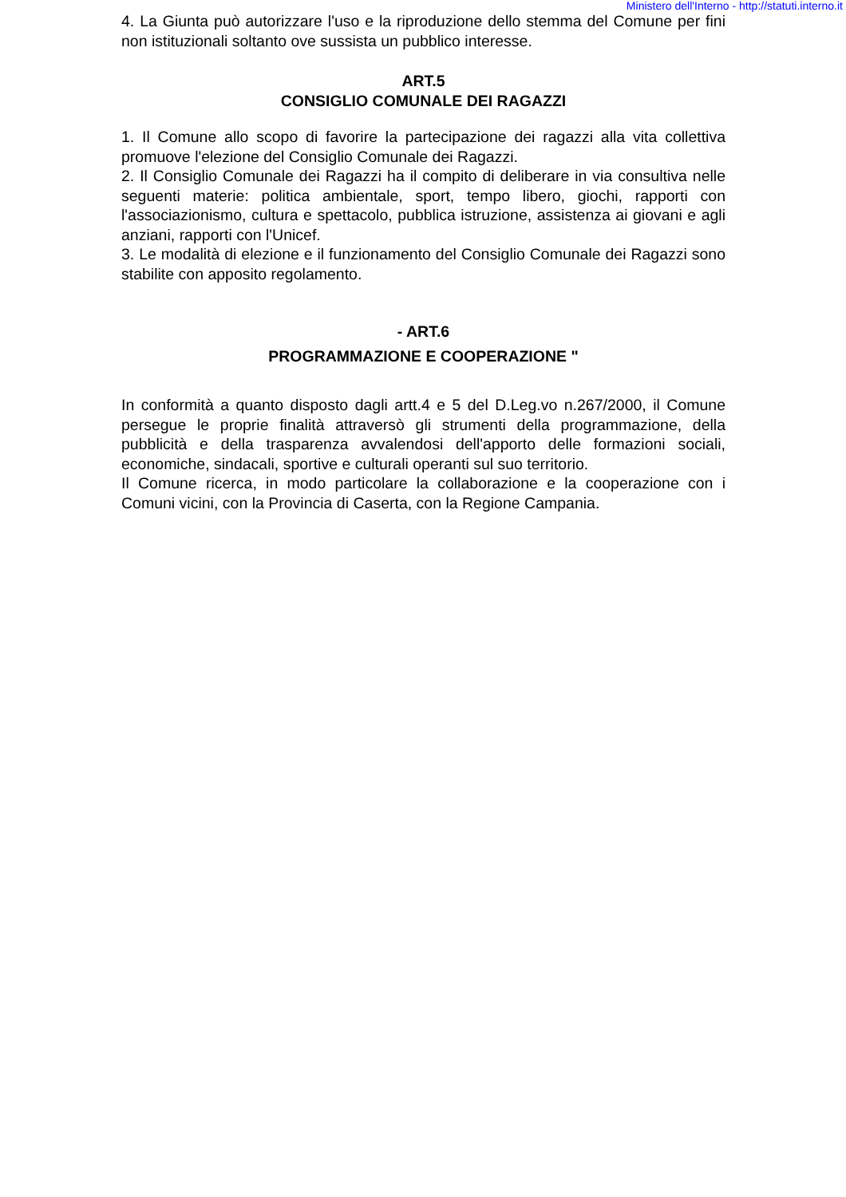Ministero dell'Interno - http://statuti.interno.it
4. La Giunta può autorizzare l'uso e la riproduzione dello stemma del Comune per fini non istituzionali soltanto ove sussista un pubblico interesse.
ART.5
CONSIGLIO COMUNALE DEI RAGAZZI
1. Il Comune allo scopo di favorire la partecipazione dei ragazzi alla vita collettiva promuove l'elezione del Consiglio Comunale dei Ragazzi.
2. Il Consiglio Comunale dei Ragazzi ha il compito di deliberare in via consultiva nelle seguenti materie: politica ambientale, sport, tempo libero, giochi, rapporti con l'associazionismo, cultura e spettacolo, pubblica istruzione, assistenza ai giovani e agli anziani, rapporti con l'Unicef.
3. Le modalità di elezione e il funzionamento del Consiglio Comunale dei Ragazzi sono stabilite con apposito regolamento.
- ART.6
PROGRAMMAZIONE E COOPERAZIONE "
In conformità a quanto disposto dagli artt.4 e 5 del D.Leg.vo n.267/2000, il Comune persegue le proprie finalità attraversò gli strumenti della programmazione, della pubblicità e della trasparenza avvalendosi dell'apporto delle formazioni sociali, economiche, sindacali, sportive e culturali operanti sul suo territorio.
Il Comune ricerca, in modo particolare la collaborazione e la cooperazione con i Comuni vicini, con la Provincia di Caserta, con la Regione Campania.